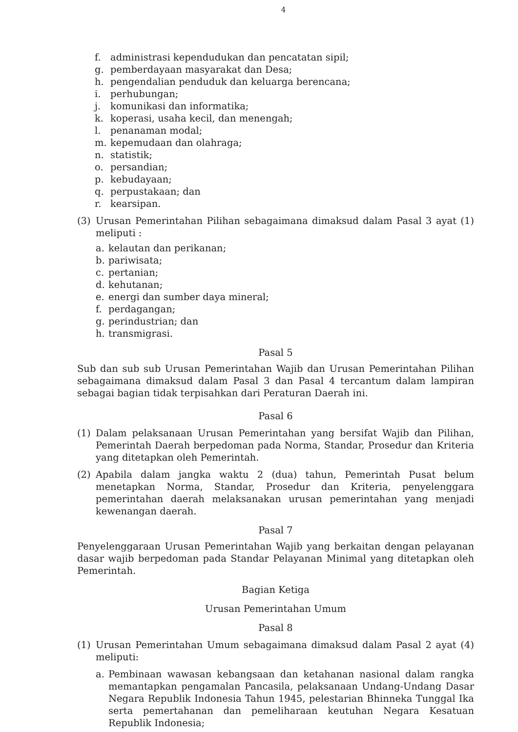4
f. administrasi kependudukan dan pencatatan sipil;
g. pemberdayaan masyarakat dan Desa;
h. pengendalian penduduk dan keluarga berencana;
i. perhubungan;
j. komunikasi dan informatika;
k. koperasi, usaha kecil, dan menengah;
l. penanaman modal;
m. kepemudaan dan olahraga;
n. statistik;
o. persandian;
p. kebudayaan;
q. perpustakaan; dan
r. kearsipan.
(3) Urusan Pemerintahan Pilihan sebagaimana dimaksud dalam Pasal 3 ayat (1) meliputi :
a. kelautan dan perikanan;
b. pariwisata;
c. pertanian;
d. kehutanan;
e. energi dan sumber daya mineral;
f. perdagangan;
g. perindustrian; dan
h. transmigrasi.
Pasal 5
Sub dan sub sub Urusan Pemerintahan Wajib dan Urusan Pemerintahan Pilihan sebagaimana dimaksud dalam Pasal 3 dan Pasal 4 tercantum dalam lampiran sebagai bagian tidak terpisahkan dari Peraturan Daerah ini.
Pasal 6
(1) Dalam pelaksanaan Urusan Pemerintahan yang bersifat Wajib dan Pilihan, Pemerintah Daerah berpedoman pada Norma, Standar, Prosedur dan Kriteria yang ditetapkan oleh Pemerintah.
(2) Apabila dalam jangka waktu 2 (dua) tahun, Pemerintah Pusat belum menetapkan Norma, Standar, Prosedur dan Kriteria, penyelenggara pemerintahan daerah melaksanakan urusan pemerintahan yang menjadi kewenangan daerah.
Pasal 7
Penyelenggaraan Urusan Pemerintahan Wajib yang berkaitan dengan pelayanan dasar wajib berpedoman pada Standar Pelayanan Minimal yang ditetapkan oleh Pemerintah.
Bagian Ketiga
Urusan Pemerintahan Umum
Pasal 8
(1) Urusan Pemerintahan Umum sebagaimana dimaksud dalam Pasal 2 ayat (4) meliputi:
a. Pembinaan wawasan kebangsaan dan ketahanan nasional dalam rangka memantapkan pengamalan Pancasila, pelaksanaan Undang-Undang Dasar Negara Republik Indonesia Tahun 1945, pelestarian Bhinneka Tunggal Ika serta pemertahanan dan pemeliharaan keutuhan Negara Kesatuan Republik Indonesia;